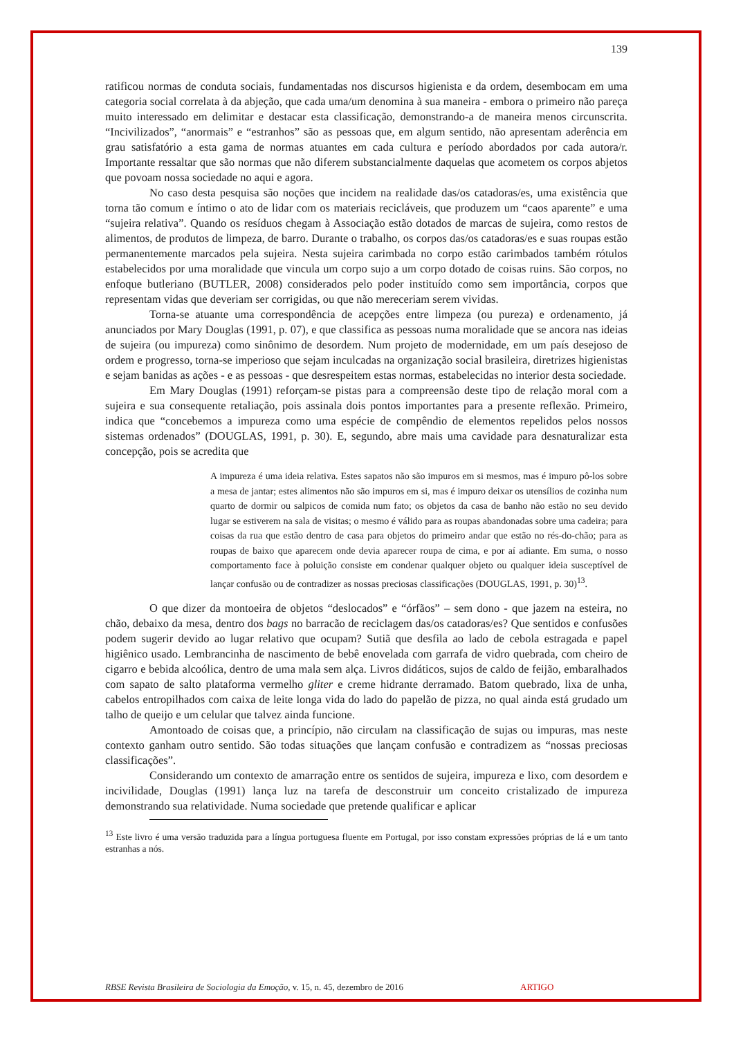139
ratificou normas de conduta sociais, fundamentadas nos discursos higienista e da ordem, desembocam em uma categoria social correlata à da abjeção, que cada uma/um denomina à sua maneira - embora o primeiro não pareça muito interessado em delimitar e destacar esta classificação, demonstrando-a de maneira menos circunscrita. “Incivilizados”, “anormais” e “estranhos” são as pessoas que, em algum sentido, não apresentam aderência em grau satisfatório a esta gama de normas atuantes em cada cultura e período abordados por cada autora/r. Importante ressaltar que são normas que não diferem substancialmente daquelas que acometem os corpos abjetos que povoam nossa sociedade no aqui e agora.
No caso desta pesquisa são noções que incidem na realidade das/os catadoras/es, uma existência que torna tão comum e íntimo o ato de lidar com os materiais recicláveis, que produzem um “caos aparente” e uma “sujeira relativa”. Quando os resíduos chegam à Associação estão dotados de marcas de sujeira, como restos de alimentos, de produtos de limpeza, de barro. Durante o trabalho, os corpos das/os catadoras/es e suas roupas estão permanentemente marcados pela sujeira. Nesta sujeira carimbada no corpo estão carimbados também rótulos estabelecidos por uma moralidade que vincula um corpo sujo a um corpo dotado de coisas ruins. São corpos, no enfoque butleriano (BUTLER, 2008) considerados pelo poder instituído como sem importância, corpos que representam vidas que deveriam ser corrigidas, ou que não mereceriam serem vividas.
Torna-se atuante uma correspondência de acepções entre limpeza (ou pureza) e ordenamento, já anunciados por Mary Douglas (1991, p. 07), e que classifica as pessoas numa moralidade que se ancora nas ideias de sujeira (ou impureza) como sinônimo de desordem. Num projeto de modernidade, em um país desejoso de ordem e progresso, torna-se imperioso que sejam inculcadas na organização social brasileira, diretrizes higienistas e sejam banidas as ações - e as pessoas - que desrespeitem estas normas, estabelecidas no interior desta sociedade.
Em Mary Douglas (1991) reforçam-se pistas para a compreensão deste tipo de relação moral com a sujeira e sua consequente retaliação, pois assinala dois pontos importantes para a presente reflexão. Primeiro, indica que “concebemos a impureza como uma espécie de compêndio de elementos repelidos pelos nossos sistemas ordenados” (DOUGLAS, 1991, p. 30). E, segundo, abre mais uma cavidade para desnaturalizar esta concepção, pois se acredita que
A impureza é uma ideia relativa. Estes sapatos não são impuros em si mesmos, mas é impuro pô-los sobre a mesa de jantar; estes alimentos não são impuros em si, mas é impuro deixar os utensílios de cozinha num quarto de dormir ou salpicos de comida num fato; os objetos da casa de banho não estão no seu devido lugar se estiverem na sala de visitas; o mesmo é válido para as roupas abandonadas sobre uma cadeira; para coisas da rua que estão dentro de casa para objetos do primeiro andar que estão no rés-do-chão; para as roupas de baixo que aparecem onde devia aparecer roupa de cima, e por aí adiante. Em suma, o nosso comportamento face à poluição consiste em condenar qualquer objeto ou qualquer ideia susceptível de lançar confusão ou de contradizer as nossas preciosas classificações (DOUGLAS, 1991, p. 30)<sup>13</sup>.
O que dizer da montoeira de objetos “deslocados” e “órfãos” – sem dono - que jazem na esteira, no chão, debaixo da mesa, dentro dos bags no barracão de reciclagem das/os catadoras/es? Que sentidos e confusões podem sugerir devido ao lugar relativo que ocupam? Sutiã que desfila ao lado de cebola estragada e papel higiênico usado. Lembrancinha de nascimento de bebê enovelada com garrafa de vidro quebrada, com cheiro de cigarro e bebida alcoólica, dentro de uma mala sem alça. Livros didáticos, sujos de caldo de feijão, embaralhados com sapato de salto plataforma vermelho gliter e creme hidrante derramado. Batom quebrado, lixa de unha, cabelos entropilhados com caixa de leite longa vida do lado do papelão de pizza, no qual ainda está grudado um talho de queijo e um celular que talvez ainda funcione.
Amontoado de coisas que, a princípio, não circulam na classificação de sujas ou impuras, mas neste contexto ganham outro sentido. São todas situações que lançam confusão e contradizem as “nossas preciosas classificações”.
Considerando um contexto de amarração entre os sentidos de sujeira, impureza e lixo, com desordem e incivilidade, Douglas (1991) lança luz na tarefa de desconstruir um conceito cristalizado de impureza demonstrando sua relatividade. Numa sociedade que pretende qualificar e aplicar
<sup>13</sup> Este livro é uma versão traduzida para a língua portuguesa fluente em Portugal, por isso constam expressões próprias de lá e um tanto estranhas a nós.
RBSE Revista Brasileira de Sociologia da Emoção, v. 15, n. 45, dezembro de 2016 ARTIGO